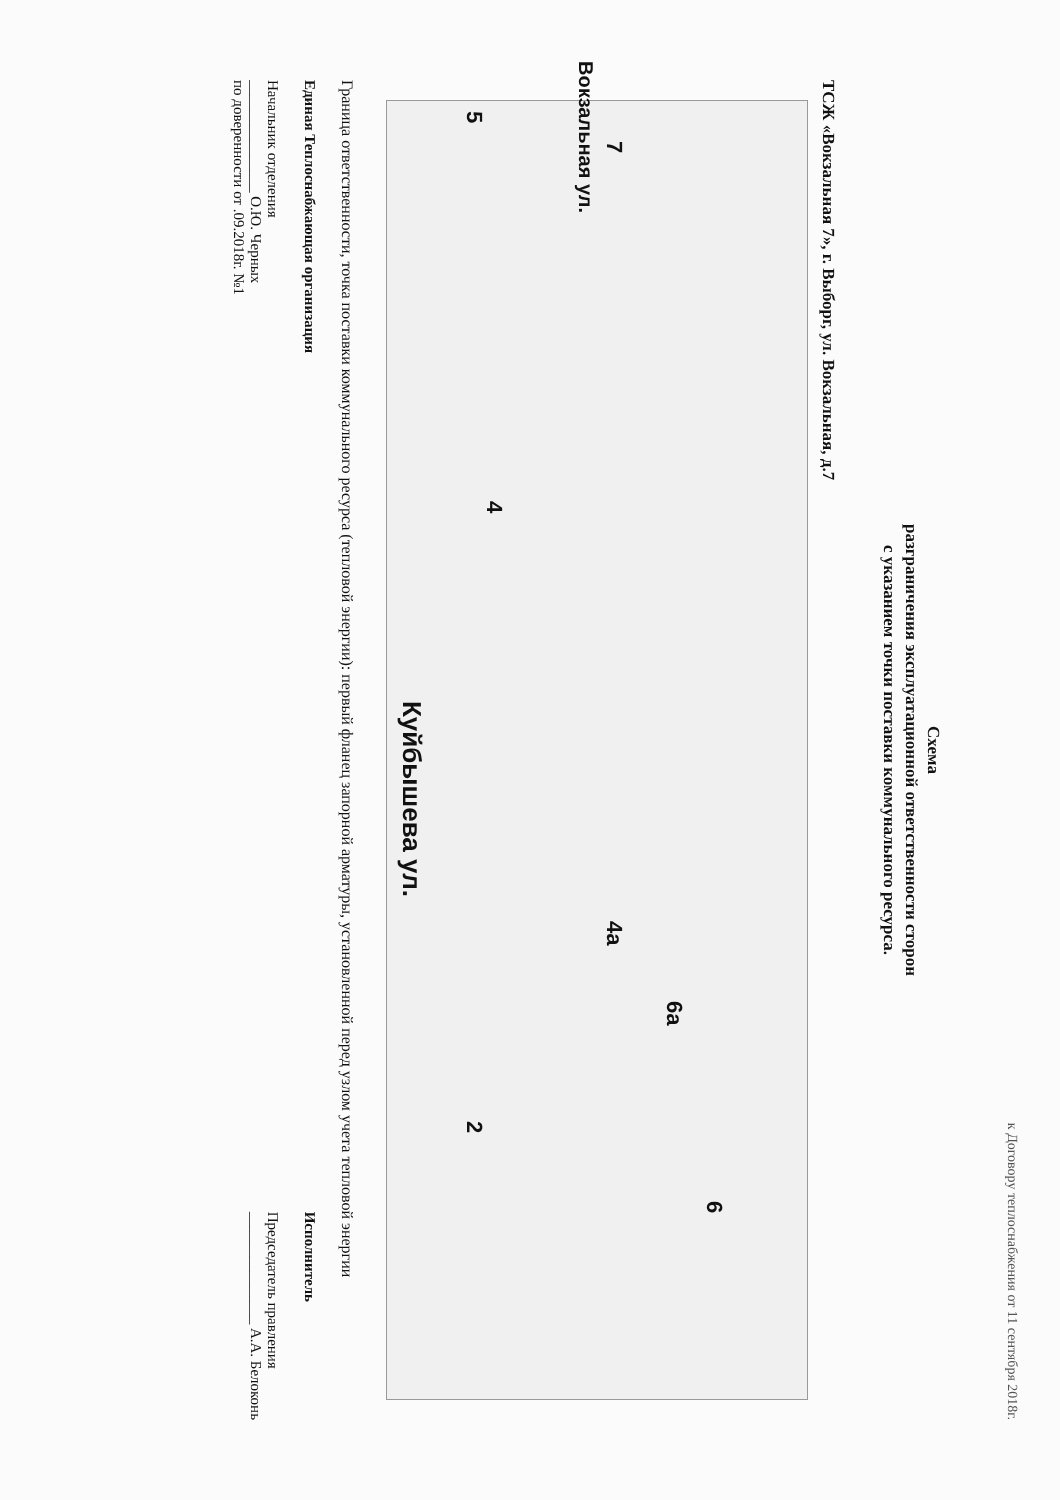к Договору теплоснабжения от 11 сентября 2018г.
Схема
разграничения эксплуатационной ответственности сторон
с указанием точки поставки коммунального ресурса.
ТСЖ «Вокзальная 7», г. Выборг, ул. Вокзальная, д.7
7
5
4
4а
6а
6
2
Вокзальная ул.
Куйбышева ул.
Граница ответственности, точка поставки коммунального ресурса (тепловой энергии): первый фланец запорной арматуры, установленной перед узлом учета тепловой энергии
Единая Теплоснабжающая организация
Начальник отделения
_______________ О.Ю. Черных
по доверенности от .09.2018г. №1
Исполнитель
Председатель правления
_______________ А.А. Белоконь